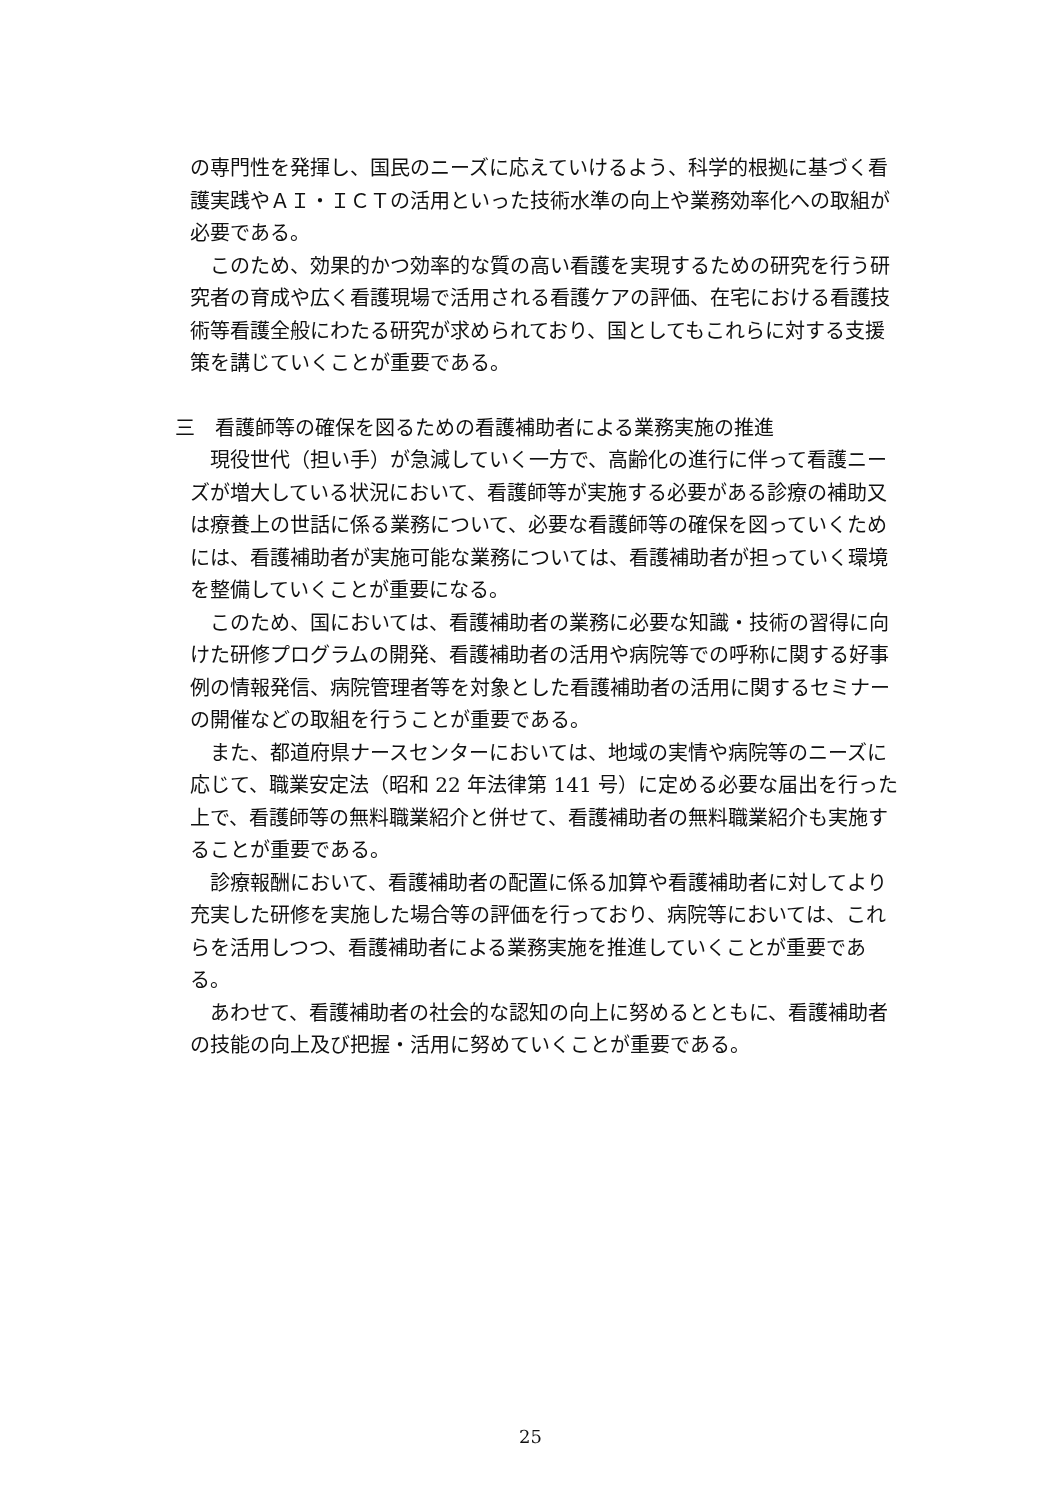の専門性を発揮し、国民のニーズに応えていけるよう、科学的根拠に基づく看護実践やＡＩ・ＩＣＴの活用といった技術水準の向上や業務効率化への取組が必要である。
このため、効果的かつ効率的な質の高い看護を実現するための研究を行う研究者の育成や広く看護現場で活用される看護ケアの評価、在宅における看護技術等看護全般にわたる研究が求められており、国としてもこれらに対する支援策を講じていくことが重要である。
三　看護師等の確保を図るための看護補助者による業務実施の推進
現役世代（担い手）が急減していく一方で、高齢化の進行に伴って看護ニーズが増大している状況において、看護師等が実施する必要がある診療の補助又は療養上の世話に係る業務について、必要な看護師等の確保を図っていくためには、看護補助者が実施可能な業務については、看護補助者が担っていく環境を整備していくことが重要になる。
このため、国においては、看護補助者の業務に必要な知識・技術の習得に向けた研修プログラムの開発、看護補助者の活用や病院等での呼称に関する好事例の情報発信、病院管理者等を対象とした看護補助者の活用に関するセミナーの開催などの取組を行うことが重要である。
また、都道府県ナースセンターにおいては、地域の実情や病院等のニーズに応じて、職業安定法（昭和 22 年法律第 141 号）に定める必要な届出を行った上で、看護師等の無料職業紹介と併せて、看護補助者の無料職業紹介も実施することが重要である。
診療報酬において、看護補助者の配置に係る加算や看護補助者に対してより充実した研修を実施した場合等の評価を行っており、病院等においては、これらを活用しつつ、看護補助者による業務実施を推進していくことが重要である。
あわせて、看護補助者の社会的な認知の向上に努めるとともに、看護補助者の技能の向上及び把握・活用に努めていくことが重要である。
25